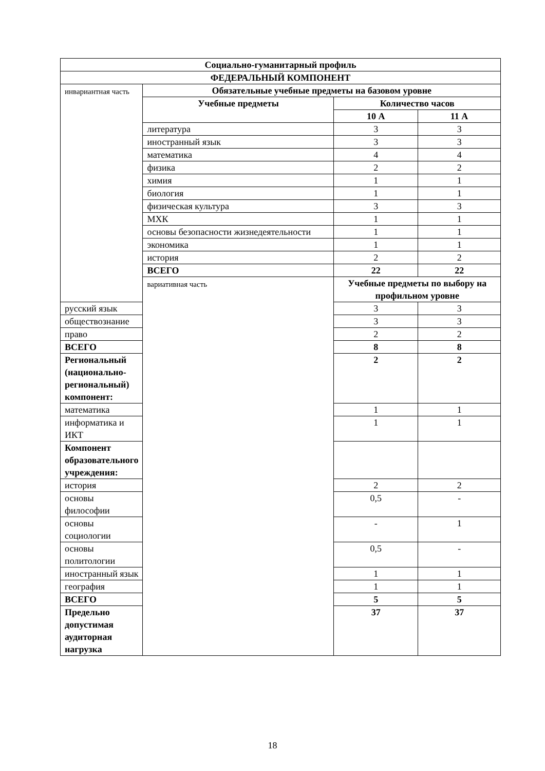| Социально-гуманитарный профиль | | | |
| --- | --- | --- | --- |
| ФЕДЕРАЛЬНЫЙ КОМПОНЕНТ | | | |
| инвариантная часть | Обязательные учебные предметы на базовом уровне | | |
| | Учебные предметы | Количество часов | |
| | | 10 А | 11 А |
| | литература | 3 | 3 |
| | иностранный язык | 3 | 3 |
| | математика | 4 | 4 |
| | физика | 2 | 2 |
| | химия | 1 | 1 |
| | биология | 1 | 1 |
| | физическая культура | 3 | 3 |
| | МХК | 1 | 1 |
| | основы безопасности жизнедеятельности | 1 | 1 |
| | экономика | 1 | 1 |
| | история | 2 | 2 |
| | ВСЕГО | 22 | 22 |
| | вариативная часть | Учебные предметы по выбору на профильном уровне | |
| русский язык | | 3 | 3 |
| обществознание | | 3 | 3 |
| право | | 2 | 2 |
| ВСЕГО | | 8 | 8 |
| Региональный (национально-региональный) компонент: | | 2 | 2 |
| математика | | 1 | 1 |
| информатика и ИКТ | | 1 | 1 |
| Компонент образовательного учреждения: | | | |
| история | | 2 | 2 |
| основы философии | | 0,5 | - |
| основы социологии | | - | 1 |
| основы политологии | | 0,5 | - |
| иностранный язык | | 1 | 1 |
| география | | 1 | 1 |
| ВСЕГО | | 5 | 5 |
| Предельно допустимая аудиторная нагрузка | | 37 | 37 |
18